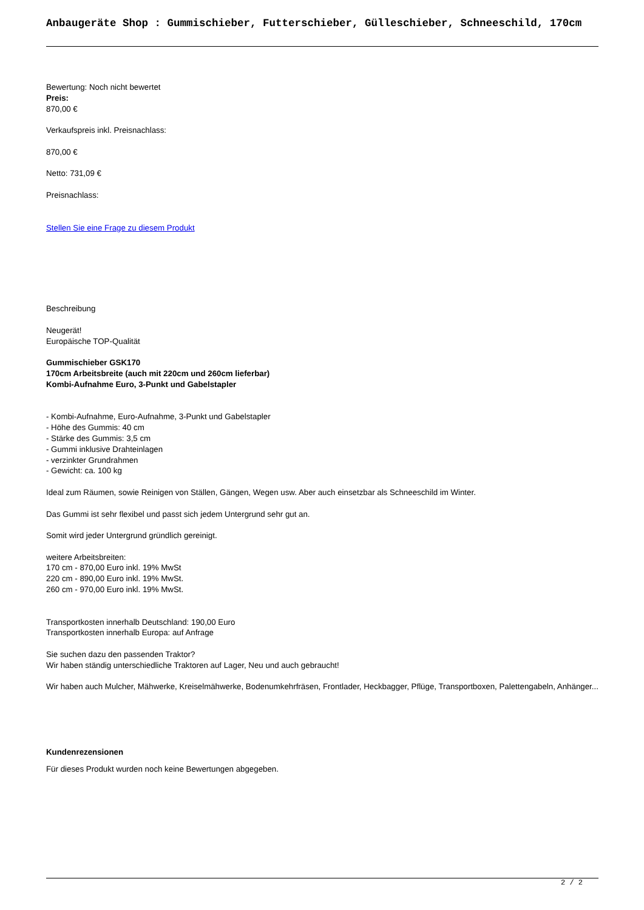Anbaugeräte Shop : Gummischieber, Futterschieber, Gülleschieber, Schneeschild, 170cm
Bewertung: Noch nicht bewertet
Preis:
870,00 €
Verkaufspreis inkl. Preisnachlass:
870,00 €
Netto: 731,09 €
Preisnachlass:
Stellen Sie eine Frage zu diesem Produkt
Beschreibung
Neugerät!
Europäische TOP-Qualität
Gummischieber GSK170
170cm Arbeitsbreite (auch mit 220cm und 260cm lieferbar)
Kombi-Aufnahme Euro, 3-Punkt und Gabelstapler
- Kombi-Aufnahme, Euro-Aufnahme, 3-Punkt und Gabelstapler
- Höhe des Gummis: 40 cm
- Stärke des Gummis: 3,5 cm
- Gummi inklusive Drahteinlagen
- verzinkter Grundrahmen
- Gewicht: ca. 100 kg
Ideal zum Räumen, sowie Reinigen von Ställen, Gängen, Wegen usw. Aber auch einsetzbar als Schneeschild im Winter.
Das Gummi ist sehr flexibel und passt sich jedem Untergrund sehr gut an.
Somit wird jeder Untergrund gründlich gereinigt.
weitere Arbeitsbreiten:
170 cm - 870,00 Euro inkl. 19% MwSt
220 cm - 890,00 Euro inkl. 19% MwSt.
260 cm - 970,00 Euro inkl. 19% MwSt.
Transportkosten innerhalb Deutschland: 190,00 Euro
Transportkosten innerhalb Europa: auf Anfrage
Sie suchen dazu den passenden Traktor?
Wir haben ständig unterschiedliche Traktoren auf Lager, Neu und auch gebraucht!
Wir haben auch Mulcher, Mähwerke, Kreiselmähwerke, Bodenumkehrfräsen, Frontlader, Heckbagger, Pflüge, Transportboxen, Palettengabeln, Anhänger...
Kundenrezensionen
Für dieses Produkt wurden noch keine Bewertungen abgegeben.
2 / 2